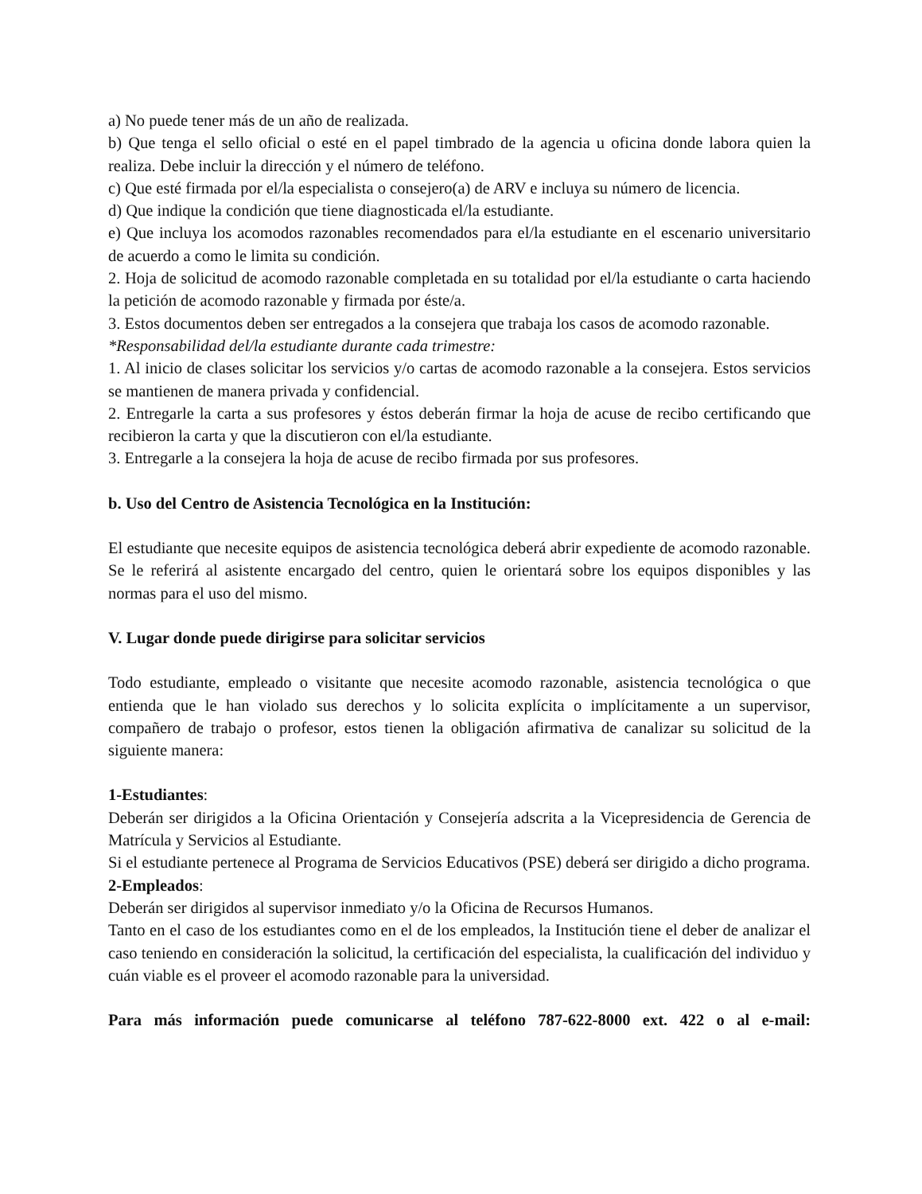a) No puede tener más de un año de realizada.
b) Que tenga el sello oficial o esté en el papel timbrado de la agencia u oficina donde labora quien la realiza. Debe incluir la dirección y el número de teléfono.
c) Que esté firmada por el/la especialista o consejero(a) de ARV e incluya su número de licencia.
d) Que indique la condición que tiene diagnosticada el/la estudiante.
e) Que incluya los acomodos razonables recomendados para el/la estudiante en el escenario universitario de acuerdo a como le limita su condición.
2. Hoja de solicitud de acomodo razonable completada en su totalidad por el/la estudiante o carta haciendo la petición de acomodo razonable y firmada por éste/a.
3. Estos documentos deben ser entregados a la consejera que trabaja los casos de acomodo razonable.
*Responsabilidad del/la estudiante durante cada trimestre:
1. Al inicio de clases solicitar los servicios y/o cartas de acomodo razonable a la consejera. Estos servicios se mantienen de manera privada y confidencial.
2. Entregarle la carta a sus profesores y éstos deberán firmar la hoja de acuse de recibo certificando que recibieron la carta y que la discutieron con el/la estudiante.
3. Entregarle a la consejera la hoja de acuse de recibo firmada por sus profesores.
b. Uso del Centro de Asistencia Tecnológica en la Institución:
El estudiante que necesite equipos de asistencia tecnológica deberá abrir expediente de acomodo razonable. Se le referirá al asistente encargado del centro, quien le orientará sobre los equipos disponibles y las normas para el uso del mismo.
V. Lugar donde puede dirigirse para solicitar servicios
Todo estudiante, empleado o visitante que necesite acomodo razonable, asistencia tecnológica o que entienda que le han violado sus derechos y lo solicita explícita o implícitamente a un supervisor, compañero de trabajo o profesor, estos tienen la obligación afirmativa de canalizar su solicitud de la siguiente manera:
1-Estudiantes:
Deberán ser dirigidos a la Oficina Orientación y Consejería adscrita a la Vicepresidencia de Gerencia de Matrícula y Servicios al Estudiante.
Si el estudiante pertenece al Programa de Servicios Educativos (PSE) deberá ser dirigido a dicho programa.
2-Empleados:
Deberán ser dirigidos al supervisor inmediato y/o la Oficina de Recursos Humanos.
Tanto en el caso de los estudiantes como en el de los empleados, la Institución tiene el deber de analizar el caso teniendo en consideración la solicitud, la certificación del especialista, la cualificación del individuo y cuán viable es el proveer el acomodo razonable para la universidad.
Para más información puede comunicarse al teléfono 787-622-8000 ext. 422 o al e-mail: